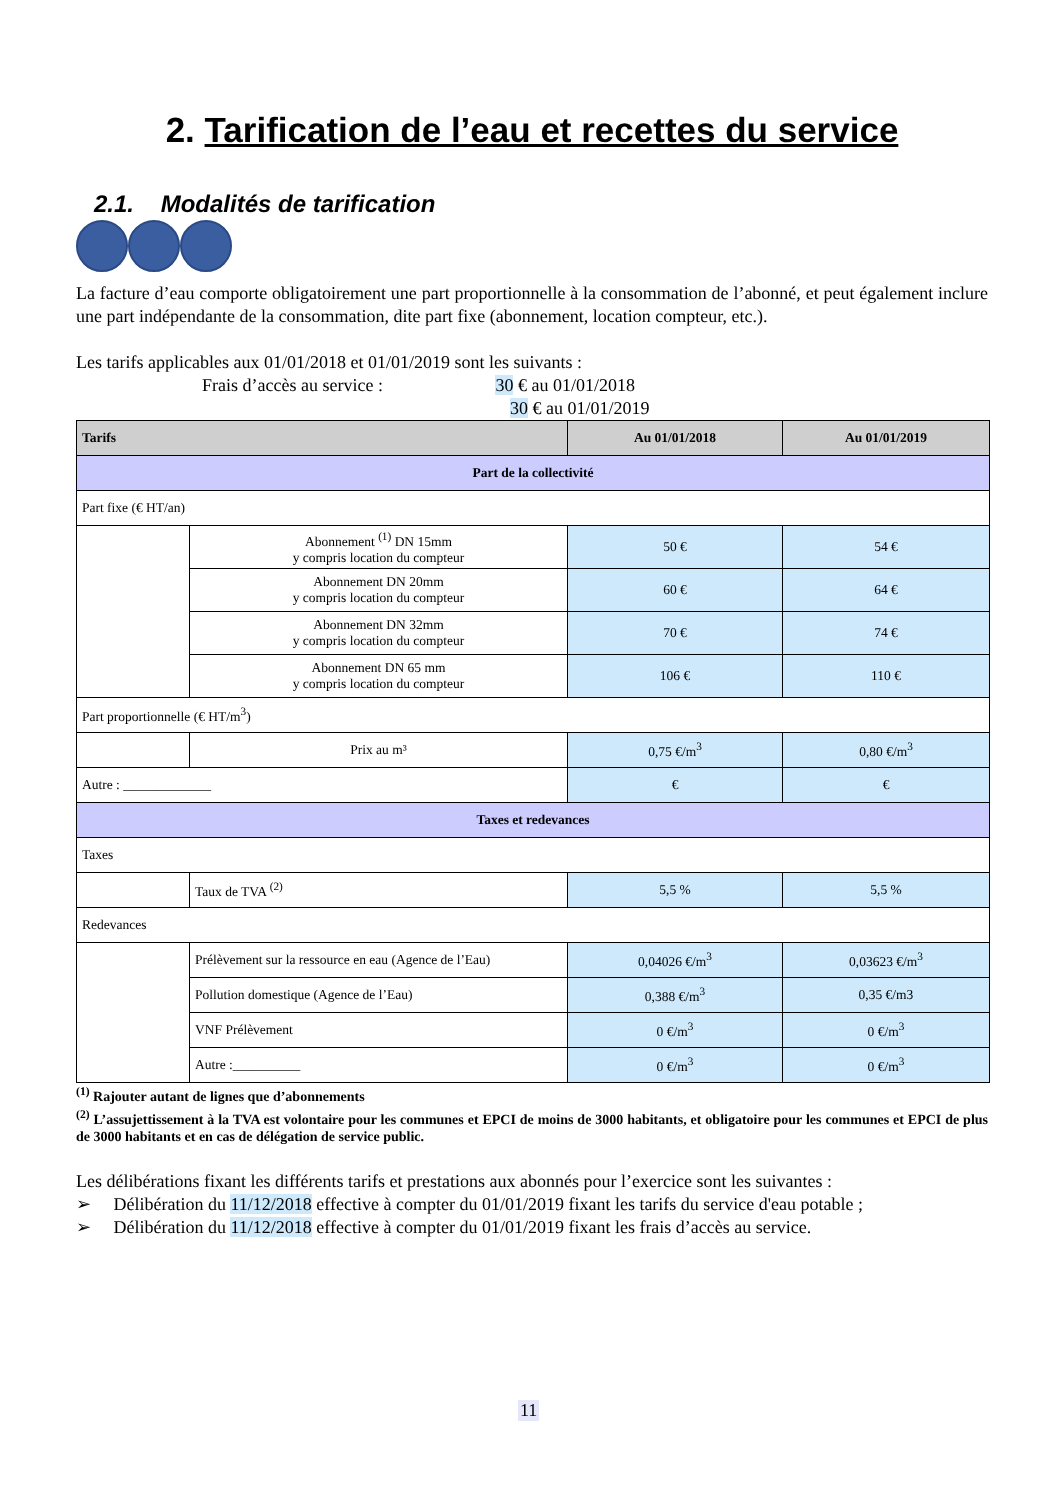2. Tarification de l’eau et recettes du service
2.1. Modalités de tarification
La facture d’eau comporte obligatoirement une part proportionnelle à la consommation de l’abonné, et peut également inclure une part indépendante de la consommation, dite part fixe (abonnement, location compteur, etc.).
Les tarifs applicables aux 01/01/2018 et 01/01/2019 sont les suivants :
Frais d’accès au service : 30 € au 01/01/2018
30 € au 01/01/2019
| Tarifs | | Au 01/01/2018 | Au 01/01/2019 |
| --- | --- | --- | --- |
| Part de la collectivité | | | |
| Part fixe (€ HT/an) | | | |
| | Abonnement <sup>(1)</sup> DN 15mm y compris location du compteur | 50 € | 54 € |
| | Abonnement DN 20mm y compris location du compteur | 60 € | 64 € |
| | Abonnement DN 32mm y compris location du compteur | 70 € | 74 € |
| | Abonnement DN 65 mm y compris location du compteur | 106 € | 110 € |
| Part proportionnelle (€ HT/m<sup>3</sup>) | | | |
| | Prix au m³ | 0,75 €/m<sup>3</sup> | 0,80 €/m<sup>3</sup> |
| Autre : _____________ | | € | € |
| Taxes et redevances | | | |
| Taxes | | | |
| | Taux de TVA <sup>(2)</sup> | 5,5 % | 5,5 % |
| Redevances | | | |
| | Prélèvement sur la ressource en eau (Agence de l’Eau) | 0,04026 €/m<sup>3</sup> | 0,03623 €/m<sup>3</sup> |
| | Pollution domestique (Agence de l’Eau) | 0,388 €/m<sup>3</sup> | 0,35 €/m3 |
| | VNF Prélèvement | 0 €/m<sup>3</sup> | 0 €/m<sup>3</sup> |
| | Autre :__________ | 0 €/m<sup>3</sup> | 0 €/m<sup>3</sup> |
<sup>(1)</sup> Rajouter autant de lignes que d’abonnements
<sup>(2)</sup> L’assujettissement à la TVA est volontaire pour les communes et EPCI de moins de 3000 habitants, et obligatoire pour les communes et EPCI de plus de 3000 habitants et en cas de délégation de service public.
Les délibérations fixant les différents tarifs et prestations aux abonnés pour l’exercice sont les suivantes :
➢ Délibération du 11/12/2018 effective à compter du 01/01/2019 fixant les tarifs du service d'eau potable ;
➢ Délibération du 11/12/2018 effective à compter du 01/01/2019 fixant les frais d’accès au service.
11